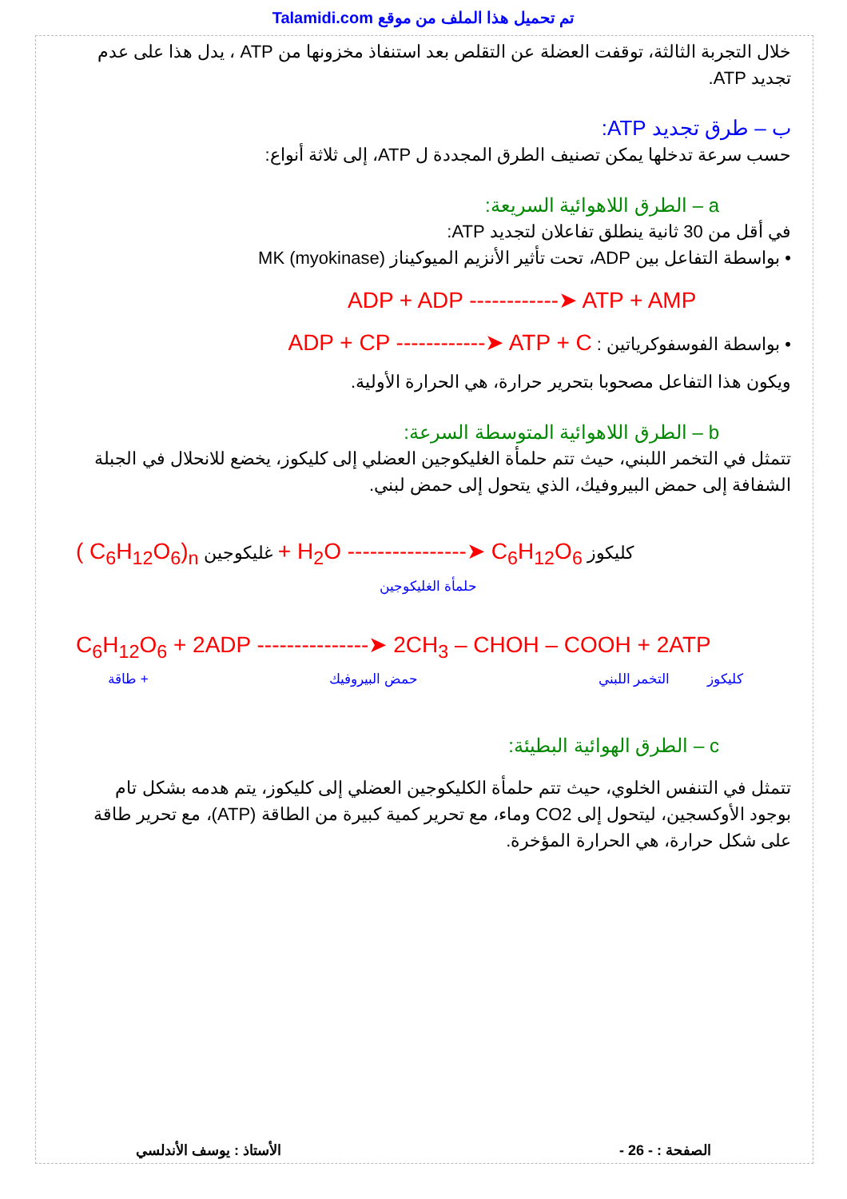Talamidi.com تم تحميل هذا الملف من موقع
خلال التجربة الثالثة، توقفت العضلة عن التقلص بعد استنفاذ مخزونها من ATP ، يدل هذا على عدم تجديد ATP.
ب – طرق تجديد ATP:
حسب سرعة تدخلها يمكن تصنيف الطرق المجددة ل ATP، إلى ثلاثة أنواع:
a – الطرق اللاهوائية السريعة:
في أقل من 30 ثانية ينطلق تفاعلان لتجديد ATP:
• بواسطة التفاعل بين ADP، تحت تأثير الأنزيم الميوكيناز MK (myokinase)
ADP + ADP ------------➤ ATP + AMP
• بواسطة الفوسفوكرياتين : ADP + CP ------------➤ ATP + C
ويكون هذا التفاعل مصحوبا بتحرير حرارة، هي الحرارة الأولية.
b – الطرق اللاهوائية المتوسطة السرعة:
تتمثل في التخمر اللبني، حيث تتم حلمأة الغليكوجين العضلي إلى كليكوز، يخضع للانحلال في الجبلة الشفافة إلى حمض البيروفيك، الذي يتحول إلى حمض لبني.
( C<sub>6</sub>H<sub>12</sub>O<sub>6</sub>)<sub>n</sub> غليكوجين + H<sub>2</sub>O ----------------➤ C<sub>6</sub>H<sub>12</sub>O<sub>6</sub> كليكوز
حلمأة الغليكوجين
C<sub>6</sub>H<sub>12</sub>O<sub>6</sub> + 2ADP ---------------➤ 2CH<sub>3</sub> – CHOH – COOH + 2ATP
كليكوز التخمر اللبني حمض البيروفيك + طاقة
c – الطرق الهوائية البطيئة:
تتمثل في التنفس الخلوي، حيث تتم حلمأة الكليكوجين العضلي إلى كليكوز، يتم هدمه بشكل تام بوجود الأوكسجين، ليتحول إلى CO2 وماء، مع تحرير كمية كبيرة من الطاقة (ATP)، مع تحرير طاقة على شكل حرارة، هي الحرارة المؤخرة.
الصفحة : - 26 - الأستاذ : يوسف الأندلسي